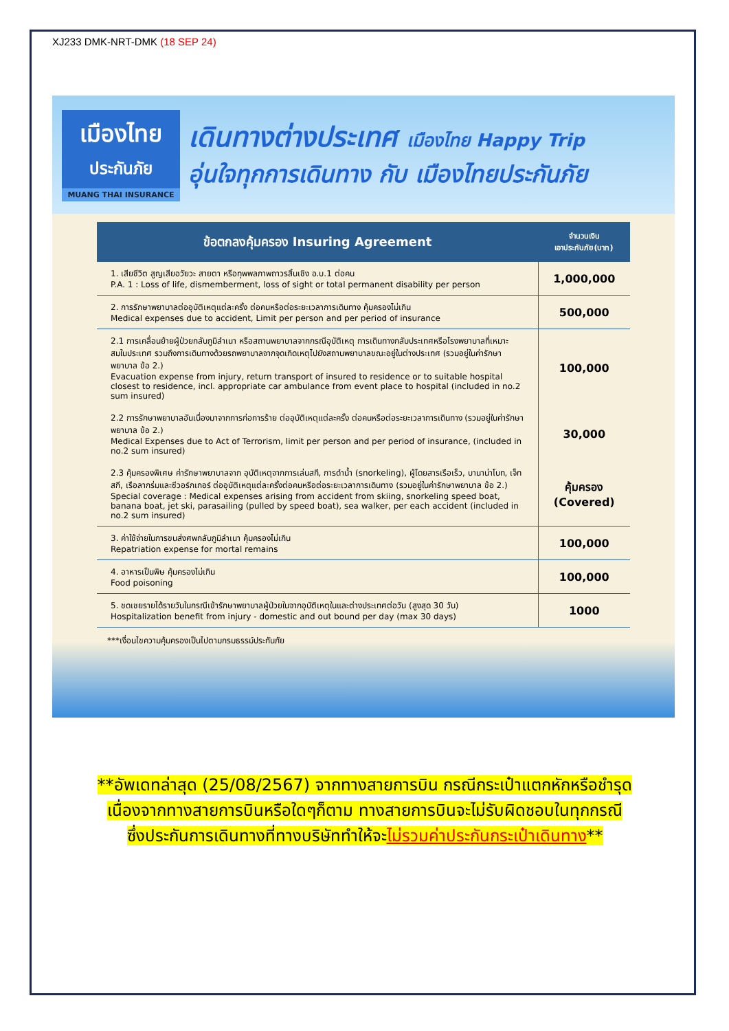XJ233 DMK-NRT-DMK (18 SEP 24)
เมืองไทย
ประกันภัย
MUANG THAI INSURANCE
เดินทางต่างประเทศ เมืองไทย Happy Trip
อุ่นใจทุกการเดินทาง กับ เมืองไทยประกันภัย
| ข้อตกลงคุ้มครอง Insuring Agreement | จำนวนเงิน เอาประกันภัย(บาท) |
| --- | --- |
| 1. เสียชีวิต สูญเสียอวัยวะ สายตา หรือทุพพลภาพถาวรสิ้นเชิง อ.บ.1 ต่อคน P.A. 1 : Loss of life, dismemberment, loss of sight or total permanent disability per person | 1,000,000 |
| 2. การรักษาพยาบาลต่ออุบัติเหตุแต่ละครั้ง ต่อคนหรือต่อระยะเวลาการเดินทาง คุ้มครองไม่เกิน Medical expenses due to accident, Limit per person and per period of insurance | 500,000 |
| 2.1 การเคลื่อนย้ายผู้ป่วยกลับภูมิลำเนา หรือสถานพยาบาลจากกรณีอุบัติเหตุ การเดินทางกลับประเทศหรือโรงพยาบาลที่เหมาะสมในประเทศ รวมถึงการเดินทางด้วยรถพยาบาลจากจุดเกิดเหตุไปยังสถานพยาบาลขณะอยู่ในต่างประเทศ (รวมอยู่ในค่ารักษาพยาบาล ข้อ 2.) Evacuation expense from injury, return transport of insured to residence or to suitable hospital closest to residence, incl. appropriate car ambulance from event place to hospital (included in no.2 sum insured) | 100,000 |
| 2.2 การรักษาพยาบาลอันเนื่องมาจากการก่อการร้าย ต่ออุบัติเหตุแต่ละครั้ง ต่อคนหรือต่อระยะเวลาการเดินทาง (รวมอยู่ในค่ารักษาพยาบาล ข้อ 2.) Medical Expenses due to Act of Terrorism, limit per person and per period of insurance, (included in no.2 sum insured) | 30,000 |
| 2.3 คุ้มครองพิเศษ ค่ารักษาพยาบาลจาก อุบัติเหตุจากการเล่นสกี, การดำน้ำ (snorkeling), ผู้โดยสารเรือเร็ว, บานาน่าโบท, เจ็ทสกี, เรือลากร่มและซีวอร์กเกอร์ ต่ออุบัติเหตุแต่ละครั้งต่อคนหรือต่อระยะเวลาการเดินทาง (รวมอยู่ในค่ารักษาพยาบาล ข้อ 2.) Special coverage : Medical expenses arising from accident from skiing, snorkeling speed boat, banana boat, jet ski, parasailing (pulled by speed boat), sea walker, per each accident (included in no.2 sum insured) | คุ้มครอง (Covered) |
| 3. ค่าใช้จ่ายในการขนส่งศพกลับภูมิลำเนา คุ้มครองไม่เกิน Repatriation expense for mortal remains | 100,000 |
| 4. อาหารเป็นพิษ คุ้มครองไม่เกิน Food poisoning | 100,000 |
| 5. ชดเชยรายได้รายวันในกรณีเข้ารักษาพยาบาลผู้ป่วยในจากอุบัติเหตุในและต่างประเทศต่อวัน (สูงสุด 30 วัน) Hospitalization benefit from injury - domestic and out bound per day (max 30 days) | 1000 |
***เงื่อนไขความคุ้มครองเป็นไปตามกรมธรรม์ประกันภัย
**อัพเดทล่าสุด (25/08/2567) จากทางสายการบิน กรณีกระเป๋าแตกหักหรือชำรุด
เนื่องจากทางสายการบินหรือใดๆก็ตาม ทางสายการบินจะไม่รับผิดชอบในทุกกรณี
ซึ่งประกันการเดินทางที่ทางบริษัททำให้จะไม่รวมค่าประกันกระเป๋าเดินทาง**